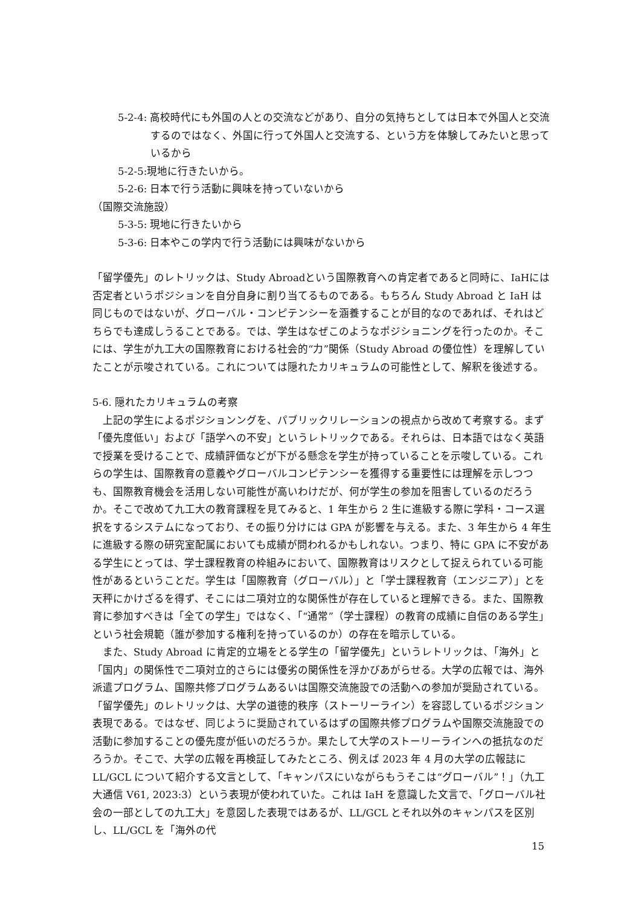5-2-4: 高校時代にも外国の人との交流などがあり、自分の気持ちとしては日本で外国人と交流するのではなく、外国に行って外国人と交流する、という方を体験してみたいと思っているから
5-2-5:現地に行きたいから。
5-2-6: 日本で行う活動に興味を持っていないから
（国際交流施設）
5-3-5: 現地に行きたいから
5-3-6: 日本やこの学内で行う活動には興味がないから
「留学優先」のレトリックは、Study Abroadという国際教育への肯定者であると同時に、IaHには否定者というポジションを自分自身に割り当てるものである。もちろん Study Abroad と IaH は同じものではないが、グローバル・コンピテンシーを涵養することが目的なのであれば、それはどちらでも達成しうることである。では、学生はなぜこのようなポジショニングを行ったのか。そこには、学生が九工大の国際教育における社会的“力”関係（Study Abroad の優位性）を理解していたことが示唆されている。これについては隠れたカリキュラムの可能性として、解釈を後述する。
5-6. 隠れたカリキュラムの考察
　上記の学生によるポジションングを、パブリックリレーションの視点から改めて考察する。まず「優先度低い」および「語学への不安」というレトリックである。それらは、日本語ではなく英語で授業を受けることで、成績評価などが下がる懸念を学生が持っていることを示唆している。これらの学生は、国際教育の意義やグローバルコンピテンシーを獲得する重要性には理解を示しつつも、国際教育機会を活用しない可能性が高いわけだが、何が学生の参加を阻害しているのだろうか。そこで改めて九工大の教育課程を見てみると、1 年生から 2 生に進級する際に学科・コース選択をするシステムになっており、その振り分けには GPA が影響を与える。また、3 年生から 4 年生に進級する際の研究室配属においても成績が問われるかもしれない。つまり、特に GPA に不安がある学生にとっては、学士課程教育の枠組みにおいて、国際教育はリスクとして捉えられている可能性があるということだ。学生は「国際教育（グローバル）」と「学士課程教育（エンジニア）」とを天秤にかけざるを得ず、そこには二項対立的な関係性が存在していると理解できる。また、国際教育に参加すべきは「全ての学生」ではなく、「“通常”（学士課程）の教育の成績に自信のある学生」という社会規範（誰が参加する権利を持っているのか）の存在を暗示している。
　また、Study Abroad に肯定的立場をとる学生の「留学優先」というレトリックは、「海外」と「国内」の関係性で二項対立的さらには優劣の関係性を浮かびあがらせる。大学の広報では、海外派遣プログラム、国際共修プログラムあるいは国際交流施設での活動への参加が奨励されている。「留学優先」のレトリックは、大学の道徳的秩序（ストーリーライン）を容認しているポジション表現である。ではなぜ、同じように奨励されているはずの国際共修プログラムや国際交流施設での活動に参加することの優先度が低いのだろうか。果たして大学のストーリーラインへの抵抗なのだろうか。そこで、大学の広報を再検証してみたところ、例えば 2023 年 4 月の大学の広報誌に LL/GCL について紹介する文言として、「キャンパスにいながらもうそこは“グローバル”！」（九工大通信 V61, 2023:3）という表現が使われていた。これは IaH を意識した文言で、「グローバル社会の一部としての九工大」を意図した表現ではあるが、LL/GCL とそれ以外のキャンパスを区別し、LL/GCL を「海外の代
15